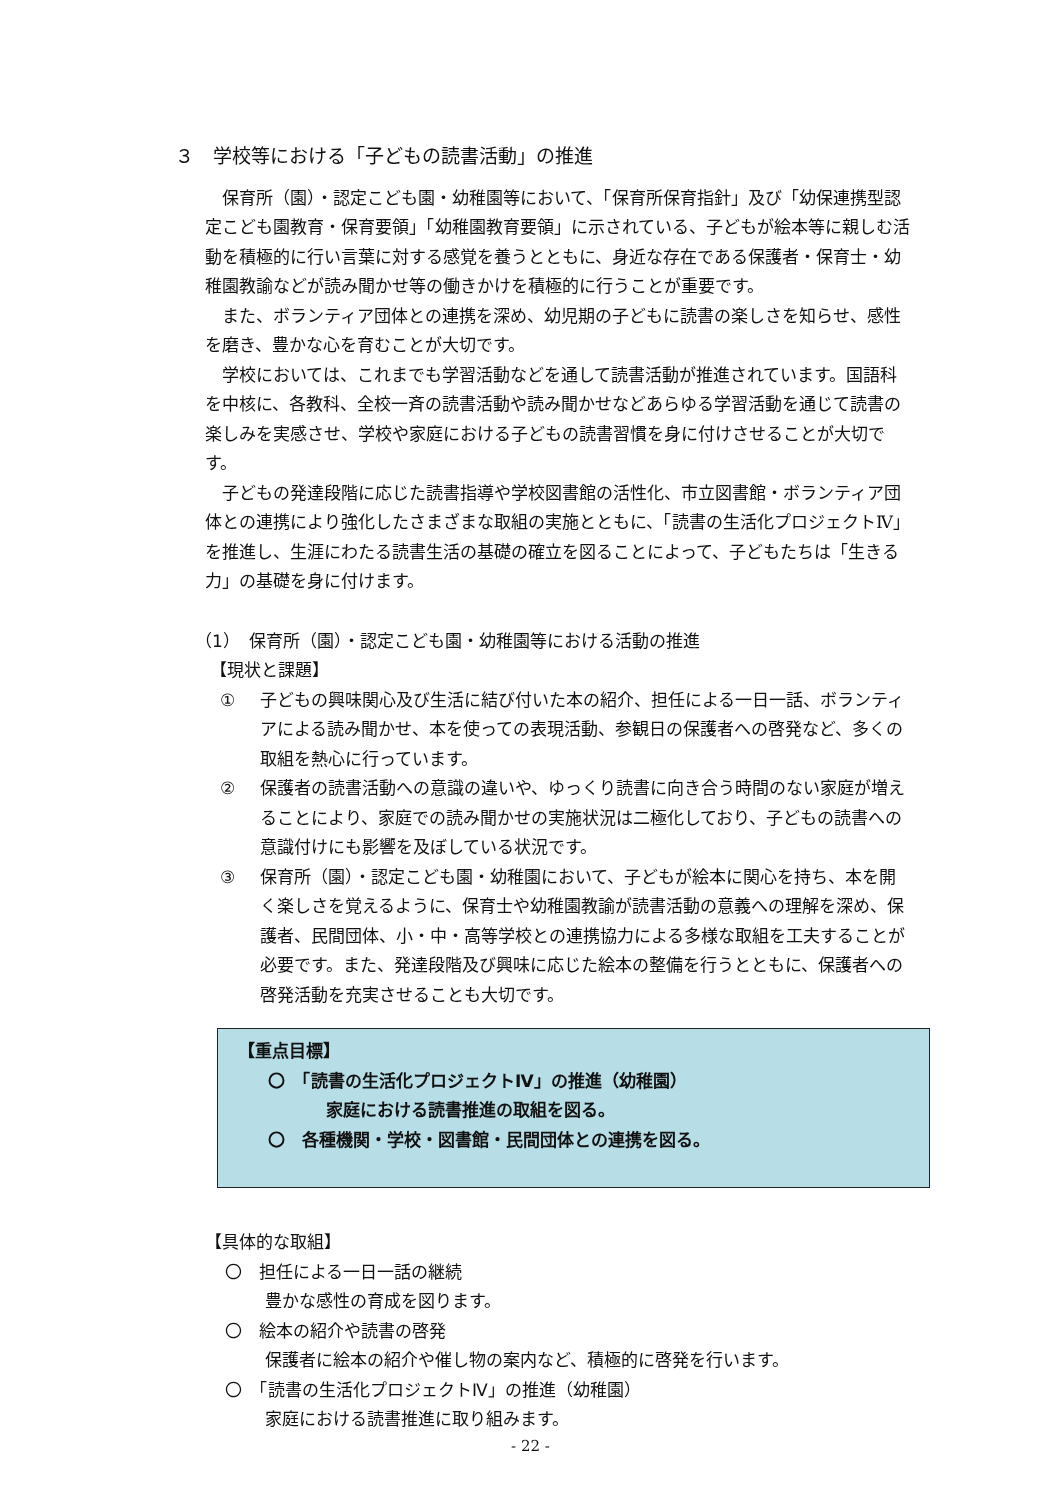３　学校等における「子どもの読書活動」の推進
保育所（園）・認定こども園・幼稚園等において、「保育所保育指針」及び「幼保連携型認定こども園教育・保育要領」「幼稚園教育要領」に示されている、子どもが絵本等に親しむ活動を積極的に行い言葉に対する感覚を養うとともに、身近な存在である保護者・保育士・幼稚園教諭などが読み聞かせ等の働きかけを積極的に行うことが重要です。
また、ボランティア団体との連携を深め、幼児期の子どもに読書の楽しさを知らせ、感性を磨き、豊かな心を育むことが大切です。
学校においては、これまでも学習活動などを通して読書活動が推進されています。国語科を中核に、各教科、全校一斉の読書活動や読み聞かせなどあらゆる学習活動を通じて読書の楽しみを実感させ、学校や家庭における子どもの読書習慣を身に付けさせることが大切です。
子どもの発達段階に応じた読書指導や学校図書館の活性化、市立図書館・ボランティア団体との連携により強化したさまざまな取組の実施とともに、「読書の生活化プロジェクトⅣ」を推進し、生涯にわたる読書生活の基礎の確立を図ることによって、子どもたちは「生きる力」の基礎を身に付けます。
（1）　保育所（園）・認定こども園・幼稚園等における活動の推進
【現状と課題】
① 子どもの興味関心及び生活に結び付いた本の紹介、担任による一日一話、ボランティアによる読み聞かせ、本を使っての表現活動、参観日の保護者への啓発など、多くの取組を熱心に行っています。
② 保護者の読書活動への意識の違いや、ゆっくり読書に向き合う時間のない家庭が増えることにより、家庭での読み聞かせの実施状況は二極化しており、子どもの読書への意識付けにも影響を及ぼしている状況です。
③ 保育所（園）・認定こども園・幼稚園において、子どもが絵本に関心を持ち、本を開く楽しさを覚えるように、保育士や幼稚園教諭が読書活動の意義への理解を深め、保護者、民間団体、小・中・高等学校との連携協力による多様な取組を工夫することが必要です。また、発達段階及び興味に応じた絵本の整備を行うとともに、保護者への啓発活動を充実させることも大切です。
【重点目標】
〇　「読書の生活化プロジェクトⅣ」の推進（幼稚園）
家庭における読書推進の取組を図る。
〇　各種機関・学校・図書館・民間団体との連携を図る。
【具体的な取組】
〇　担任による一日一話の継続
豊かな感性の育成を図ります。
〇　絵本の紹介や読書の啓発
保護者に絵本の紹介や催し物の案内など、積極的に啓発を行います。
〇　「読書の生活化プロジェクトⅣ」の推進（幼稚園）
家庭における読書推進に取り組みます。
- 22 -